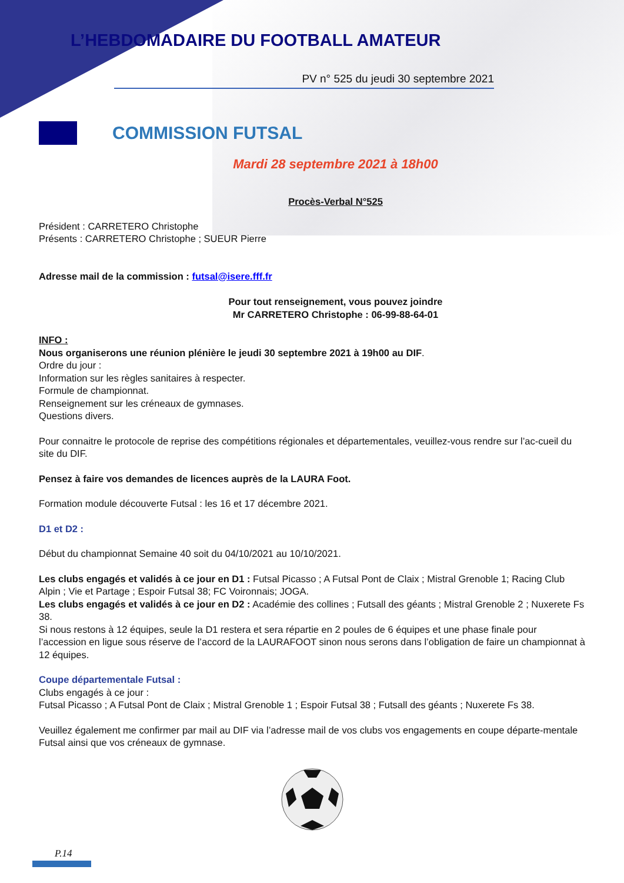L’HEBDOMADAIRE DU FOOTBALL AMATEUR
PV n° 525 du jeudi 30 septembre 2021
COMMISSION FUTSAL
Mardi 28 septembre 2021 à 18h00
Procès-Verbal N°525
Président : CARRETERO Christophe
Présents : CARRETERO Christophe ; SUEUR Pierre
Adresse mail de la commission : futsal@isere.fff.fr
Pour tout renseignement, vous pouvez joindre
Mr CARRETERO Christophe : 06-99-88-64-01
INFO :
Nous organiserons une réunion plénière le jeudi 30 septembre 2021 à 19h00 au DIF.
Ordre du jour :
Information sur les règles sanitaires à respecter.
Formule de championnat.
Renseignement sur les créneaux de gymnases.
Questions divers.
Pour connaitre le protocole de reprise des compétitions régionales et départementales, veuillez-vous rendre sur l’ac-cueil du site du DIF.
Pensez à faire vos demandes de licences auprès de la LAURA Foot.
Formation module découverte Futsal : les 16 et 17 décembre 2021.
D1 et D2 :
Début du championnat Semaine 40 soit du 04/10/2021 au 10/10/2021.
Les clubs engagés et validés à ce jour en D1 : Futsal Picasso ; A Futsal Pont de Claix ; Mistral Grenoble 1; Racing Club Alpin ; Vie et Partage ; Espoir Futsal 38; FC Voironnais; JOGA.
Les clubs engagés et validés à ce jour en D2 : Académie des collines ; Futsall des géants ; Mistral Grenoble 2 ; Nuxerete Fs 38.
Si nous restons à 12 équipes, seule la D1 restera et sera répartie en 2 poules de 6 équipes et une phase finale pour l’accession en ligue sous réserve de l’accord de la LAURAFOOT sinon nous serons dans l’obligation de faire un championnat à 12 équipes.
Coupe départementale Futsal :
Clubs engagés à ce jour :
Futsal Picasso ; A Futsal Pont de Claix ; Mistral Grenoble 1 ; Espoir Futsal 38 ; Futsall des géants ; Nuxerete Fs 38.
Veuillez également me confirmer par mail au DIF via l’adresse mail de vos clubs vos engagements en coupe départe-mentale Futsal ainsi que vos créneaux de gymnase.
P.14